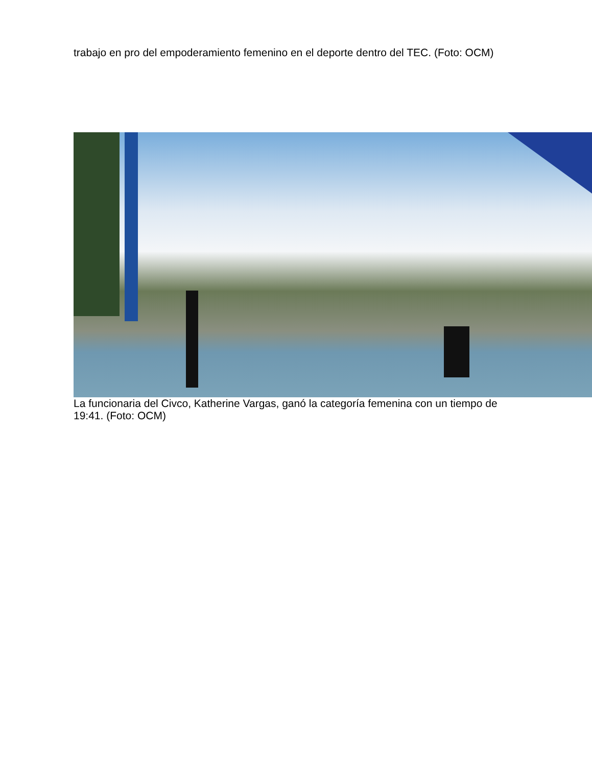trabajo en pro del empoderamiento femenino en el deporte dentro del TEC. (Foto: OCM)
La funcionaria del Civco, Katherine Vargas, ganó la categoría femenina con un tiempo de 19:41. (Foto: OCM)